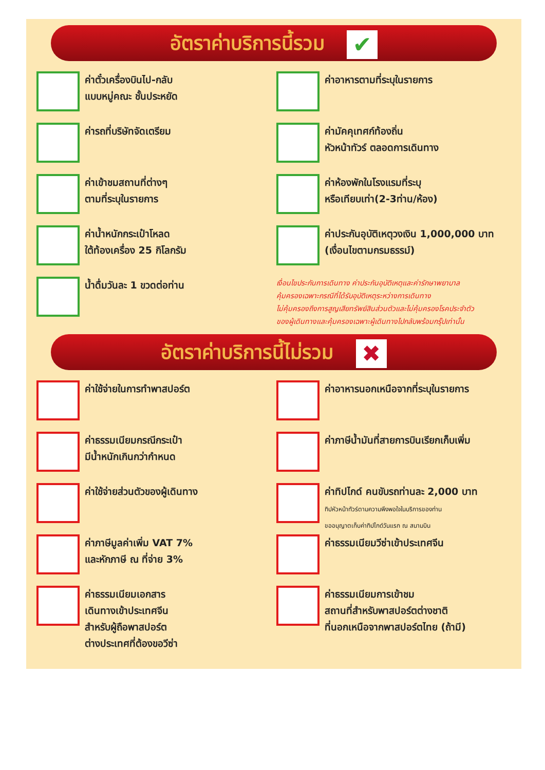อัตราค่าบริการนี้รวม ✔
ค่าตั๋วเครื่องบินไป-กลับ
แบบหมู่คณะ ชั้นประหยัด
ค่าอาหารตามที่ระบุในรายการ
ค่ารถที่บริษัทจัดเตรียม
ค่ามัคคุเทศก์ท้องถิ่น
หัวหน้าทัวร์ ตลอดการเดินทาง
ค่าเข้าชมสถานที่ต่างๆ
ตามที่ระบุในรายการ
ค่าห้องพักในโรงแรมที่ระบุ
หรือเทียบเท่า(2-3ท่าน/ห้อง)
ค่าน้ำหนักกระเป๋าโหลด
ใต้ท้องเครื่อง 25 กิโลกรัม
ค่าประกันอุบัติเหตุวงเงิน 1,000,000 บาท
(เงื่อนไขตามกรมธรรม์)
น้ำดื่มวันละ 1 ขวดต่อท่าน
เงื่อนไขประกันการเดินทาง ค่าประกันอุบัติเหตุและค่ารักษาพยาบาล
คุ้มครองเฉพาะกรณีที่ได้รับอุบัติเหตุระหว่างการเดินทาง
ไม่คุ้มครองถึงการสูญเสียทรัพย์สินส่วนตัวและไม่คุ้มครองโรคประจำตัว
ของผู้เดินทางและคุ้มครองเฉพาะผู้เดินทางไปกลับพร้อมกรุ๊ปเท่านั้น
อัตราค่าบริการนี้ไม่รวม ✖
ค่าใช้จ่ายในการทำพาสปอร์ต
ค่าอาหารนอกเหนือจากที่ระบุในรายการ
ค่าธรรมเนียมกรณีกระเป๋า
มีน้ำหนักเกินกว่ากำหนด
ค่าภาษีน้ำมันที่สายการบินเรียกเก็บเพิ่ม
ค่าใช้จ่ายส่วนตัวของผู้เดินทาง
ค่าทิปไกด์ คนขับรถท่านละ 2,000 บาท
ทิปหัวหน้าทัวร์ตามความพึงพอใจในบริการของท่าน
ขออนุญาตเก็บค่าทิปไกด์วันแรก ณ สนามบิน
ค่าภาษีมูลค่าเพิ่ม VAT 7%
และหักภาษี ณ ที่จ่าย 3%
ค่าธรรมเนียมวีซ่าเข้าประเทศจีน
ค่าธรรมเนียมเอกสาร
เดินทางเข้าประเทศจีน
สำหรับผู้ถือพาสปอร์ต
ต่างประเทศที่ต้องขอวีซ่า
ค่าธรรมเนียมการเข้าชม
สถานที่สำหรับพาสปอร์ตต่างชาติ
ที่นอกเหนือจากพาสปอร์ตไทย (ถ้ามี)